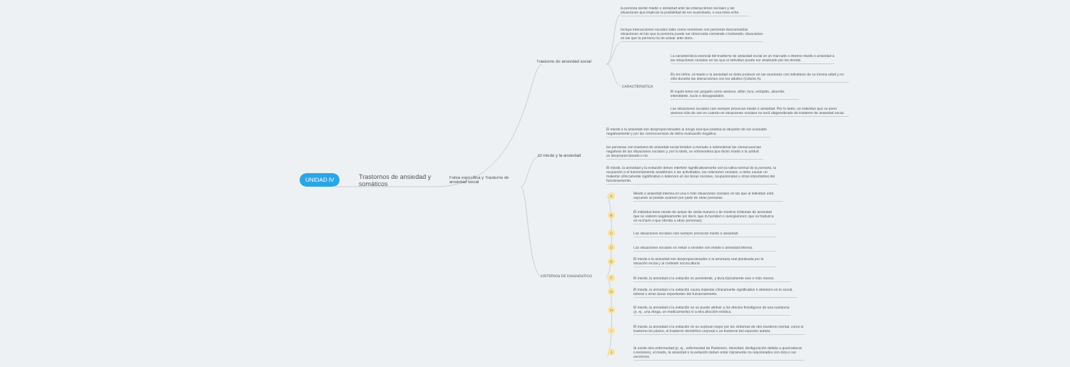UNIDAD IV
Trastornos de ansiedad y somáticos
Fobia específica y Trastorno de ansiedad social
Trastorno de ansiedad social
El miedo y la ansiedad
CRITERIOS DE DIAGNOSTICO
CARACTERISTICA
la persona siente miedo o ansiedad ante las interacciones sociales y las situaciones que implican la posibilidad de ser examinado, o exa mina echa
Incluye interacciones sociales tales como reuniones con personas desconocidas situaciones en las que la persona puede ser observada comiendo o bebiendo; situaciones en las que la persona ha de actuar ante otros.
La característica esencial del trastorno de ansiedad social es un marcado o intenso miedo o ansiedad a las situaciones sociales en las que el individuo puede ser analizado por los demás.
En los niños, el miedo o la ansiedad se debe producir en las reuniones con individuos de su misma edad y no sólo durante las interacciones con los adultos (Criterio A).
El sujeto teme ser juzgado como ansioso, débil, loco, estúpido, aburrido, intimidante, sucio o desagradable.
Las situaciones sociales casi siempre provocan miedo o ansiedad. Por lo tanto, un individuo que se pone ansioso sólo de vez en cuando en situaciones sociales no será diagnosticado de trastorno de ansiedad social.
El miedo o la ansiedad son desproporcionados al riesgo real que plantea la situación de ser evaluado negativamente y por las consecuencias de dicha evaluación negativa.
las personas con trastorno de ansiedad social tienden a menudo a sobrestimar las consecuencias negativas de las situaciones sociales y, por lo tanto, se sobreestima que dicho miedo o la actitud es desproporcionado o no.
El miedo, la ansiedad y la evitación deben interferir significativamente con la rutina normal de la persona, la ocupación o el funcionamiento académico o las actividades, las relaciones sociales, o debe causar un malestar clínicamente significativo o deterioro en las áreas sociales, ocupacionales u otras importantes del funcionamiento.
A
Miedo o ansiedad intensa en una o más situaciones sociales en las que el individuo está expuesto al posible examen por parte de otras personas.
B
El individuo tiene miedo de actuar de cierta manera o de mostrar síntomas de ansiedad que se valoren negativamente (es decir, que lo humillen o avergüencen; que se traduzca en rechazo o que ofenda a otras personas).
C Las situaciones sociales casi siempre provocan miedo o ansiedad.
D
Las situaciones sociales se evitan o resisten con miedo o ansiedad intensa.
E
El miedo o la ansiedad son desproporcionados a la amenaza real planteada por la situación social y al contexto sociocultural.
F
El miedo, la ansiedad o la evitación es persistente, y dura típicamente seis o más meses.
G
El miedo, la ansiedad o la evitación causa malestar clínicamente significativo o deterioro en lo social, laboral u otras áreas importantes del funcionamiento.
H
El miedo, la ansiedad o la evitación no se puede atribuir a los efectos fisiológicos de una sustancia (p. ej., una droga, un medicamento) ni a otra afección médica.
I
El miedo, la ansiedad o la evitación no se explican mejor por los síntomas de otro trastorno mental, como el trastorno de pánico, el trastorno dismórfico corporal o un trastorno del espectro autista.
J
Si existe otra enfermedad (p. ej., enfermedad de Parkinson, obesidad, desfiguración debida a quemaduras o lesiones), el miedo, la ansiedad o la evitación deben estar claramente no relacionados con ésta o ser excesivos.